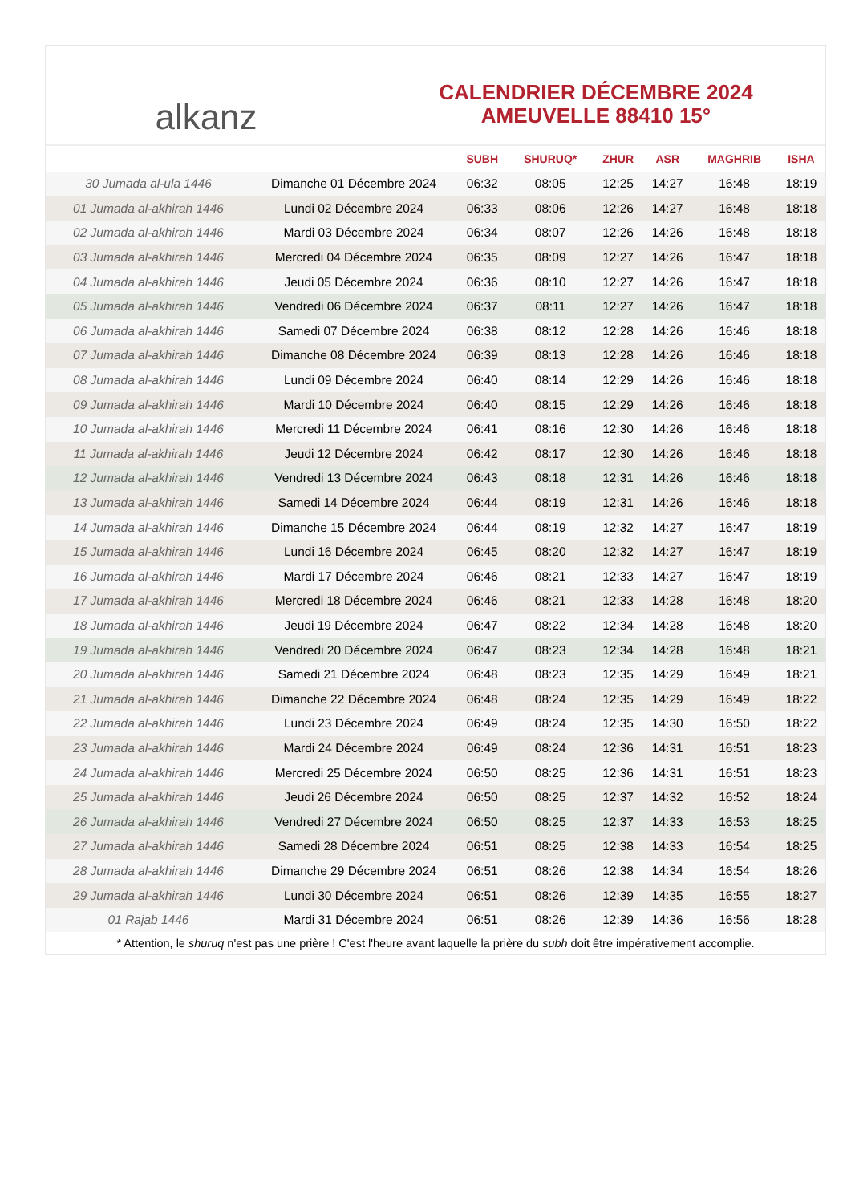alkanz
CALENDRIER DÉCEMBRE 2024
AMEUVELLE 88410 15°
| | | SUBH | SHURUQ* | ZHUR | ASR | MAGHRIB | ISHA |
| --- | --- | --- | --- | --- | --- | --- | --- |
| 30 Jumada al-ula 1446 | Dimanche 01 Décembre 2024 | 06:32 | 08:05 | 12:25 | 14:27 | 16:48 | 18:19 |
| 01 Jumada al-akhirah 1446 | Lundi 02 Décembre 2024 | 06:33 | 08:06 | 12:26 | 14:27 | 16:48 | 18:18 |
| 02 Jumada al-akhirah 1446 | Mardi 03 Décembre 2024 | 06:34 | 08:07 | 12:26 | 14:26 | 16:48 | 18:18 |
| 03 Jumada al-akhirah 1446 | Mercredi 04 Décembre 2024 | 06:35 | 08:09 | 12:27 | 14:26 | 16:47 | 18:18 |
| 04 Jumada al-akhirah 1446 | Jeudi 05 Décembre 2024 | 06:36 | 08:10 | 12:27 | 14:26 | 16:47 | 18:18 |
| 05 Jumada al-akhirah 1446 | Vendredi 06 Décembre 2024 | 06:37 | 08:11 | 12:27 | 14:26 | 16:47 | 18:18 |
| 06 Jumada al-akhirah 1446 | Samedi 07 Décembre 2024 | 06:38 | 08:12 | 12:28 | 14:26 | 16:46 | 18:18 |
| 07 Jumada al-akhirah 1446 | Dimanche 08 Décembre 2024 | 06:39 | 08:13 | 12:28 | 14:26 | 16:46 | 18:18 |
| 08 Jumada al-akhirah 1446 | Lundi 09 Décembre 2024 | 06:40 | 08:14 | 12:29 | 14:26 | 16:46 | 18:18 |
| 09 Jumada al-akhirah 1446 | Mardi 10 Décembre 2024 | 06:40 | 08:15 | 12:29 | 14:26 | 16:46 | 18:18 |
| 10 Jumada al-akhirah 1446 | Mercredi 11 Décembre 2024 | 06:41 | 08:16 | 12:30 | 14:26 | 16:46 | 18:18 |
| 11 Jumada al-akhirah 1446 | Jeudi 12 Décembre 2024 | 06:42 | 08:17 | 12:30 | 14:26 | 16:46 | 18:18 |
| 12 Jumada al-akhirah 1446 | Vendredi 13 Décembre 2024 | 06:43 | 08:18 | 12:31 | 14:26 | 16:46 | 18:18 |
| 13 Jumada al-akhirah 1446 | Samedi 14 Décembre 2024 | 06:44 | 08:19 | 12:31 | 14:26 | 16:46 | 18:18 |
| 14 Jumada al-akhirah 1446 | Dimanche 15 Décembre 2024 | 06:44 | 08:19 | 12:32 | 14:27 | 16:47 | 18:19 |
| 15 Jumada al-akhirah 1446 | Lundi 16 Décembre 2024 | 06:45 | 08:20 | 12:32 | 14:27 | 16:47 | 18:19 |
| 16 Jumada al-akhirah 1446 | Mardi 17 Décembre 2024 | 06:46 | 08:21 | 12:33 | 14:27 | 16:47 | 18:19 |
| 17 Jumada al-akhirah 1446 | Mercredi 18 Décembre 2024 | 06:46 | 08:21 | 12:33 | 14:28 | 16:48 | 18:20 |
| 18 Jumada al-akhirah 1446 | Jeudi 19 Décembre 2024 | 06:47 | 08:22 | 12:34 | 14:28 | 16:48 | 18:20 |
| 19 Jumada al-akhirah 1446 | Vendredi 20 Décembre 2024 | 06:47 | 08:23 | 12:34 | 14:28 | 16:48 | 18:21 |
| 20 Jumada al-akhirah 1446 | Samedi 21 Décembre 2024 | 06:48 | 08:23 | 12:35 | 14:29 | 16:49 | 18:21 |
| 21 Jumada al-akhirah 1446 | Dimanche 22 Décembre 2024 | 06:48 | 08:24 | 12:35 | 14:29 | 16:49 | 18:22 |
| 22 Jumada al-akhirah 1446 | Lundi 23 Décembre 2024 | 06:49 | 08:24 | 12:35 | 14:30 | 16:50 | 18:22 |
| 23 Jumada al-akhirah 1446 | Mardi 24 Décembre 2024 | 06:49 | 08:24 | 12:36 | 14:31 | 16:51 | 18:23 |
| 24 Jumada al-akhirah 1446 | Mercredi 25 Décembre 2024 | 06:50 | 08:25 | 12:36 | 14:31 | 16:51 | 18:23 |
| 25 Jumada al-akhirah 1446 | Jeudi 26 Décembre 2024 | 06:50 | 08:25 | 12:37 | 14:32 | 16:52 | 18:24 |
| 26 Jumada al-akhirah 1446 | Vendredi 27 Décembre 2024 | 06:50 | 08:25 | 12:37 | 14:33 | 16:53 | 18:25 |
| 27 Jumada al-akhirah 1446 | Samedi 28 Décembre 2024 | 06:51 | 08:25 | 12:38 | 14:33 | 16:54 | 18:25 |
| 28 Jumada al-akhirah 1446 | Dimanche 29 Décembre 2024 | 06:51 | 08:26 | 12:38 | 14:34 | 16:54 | 18:26 |
| 29 Jumada al-akhirah 1446 | Lundi 30 Décembre 2024 | 06:51 | 08:26 | 12:39 | 14:35 | 16:55 | 18:27 |
| 01 Rajab 1446 | Mardi 31 Décembre 2024 | 06:51 | 08:26 | 12:39 | 14:36 | 16:56 | 18:28 |
* Attention, le shuruq n'est pas une prière ! C'est l'heure avant laquelle la prière du subh doit être impérativement accomplie.